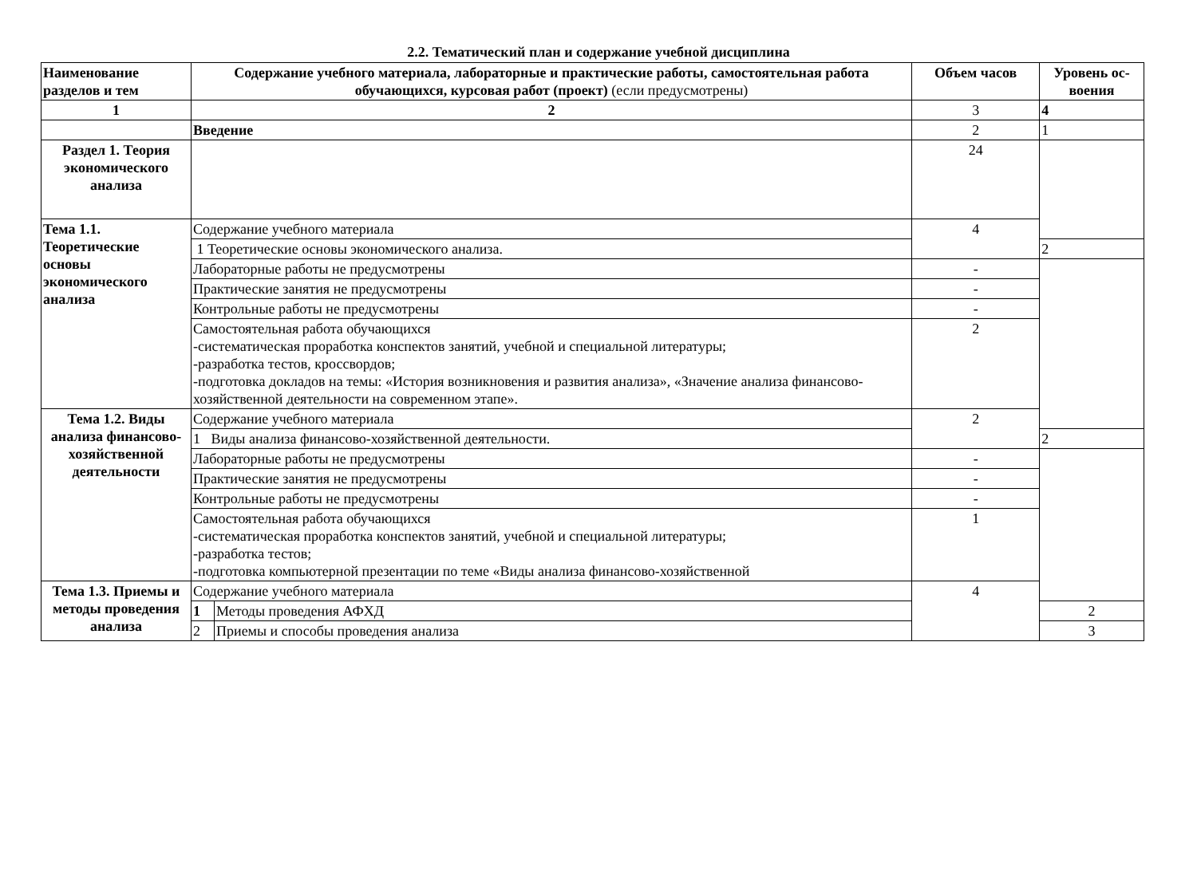2.2. Тематический план и содержание учебной дисциплина
| Наименование разделов и тем | Содержание учебного материала, лабораторные и практические работы, самостоятельная работа обучающихся, курсовая работ (проект) (если предусмотрены) | | Объем часов | Уровень ос-воения |
| --- | --- | --- | --- | --- |
| 1 | 2 | | 3 | 4 |
| | Введение | | 2 | 1 |
| Раздел 1. Теория экономического анализа | | | 24 | |
| Тема 1.1. Теоретические основы экономического анализа | Содержание учебного материала | | 4 | |
| | 1 Теоретические основы экономического анализа. | | | 2 |
| | Лабораторные работы не предусмотрены | | - | |
| | Практические занятия не предусмотрены | | - | |
| | Контрольные работы не предусмотрены | | - | |
| | Самостоятельная работа обучающихся -систематическая проработка конспектов занятий, учебной и специальной литературы; -разработка тестов, кроссвордов; -подготовка докладов на темы: «История возникновения и развития анализа», «Значение анализа финансово-хозяйственной деятельности на современном этапе». | | 2 | |
| Тема 1.2. Виды анализа финансово-хозяйственной деятельности | Содержание учебного материала | | 2 | |
| | 1 Виды анализа финансово-хозяйственной деятельности. | | | 2 |
| | Лабораторные работы не предусмотрены | | - | |
| | Практические занятия не предусмотрены | | - | |
| | Контрольные работы не предусмотрены | | - | |
| | Самостоятельная работа обучающихся -систематическая проработка конспектов занятий, учебной и специальной литературы; -разработка тестов; -подготовка компьютерной презентации по теме «Виды анализа финансово-хозяйственной | | 1 | |
| Тема 1.3. Приемы и методы проведения анализа | Содержание учебного материала | | 4 | |
| | 1 | Методы проведения АФХД | | 2 |
| | 2 | Приемы и способы проведения анализа | | 3 |